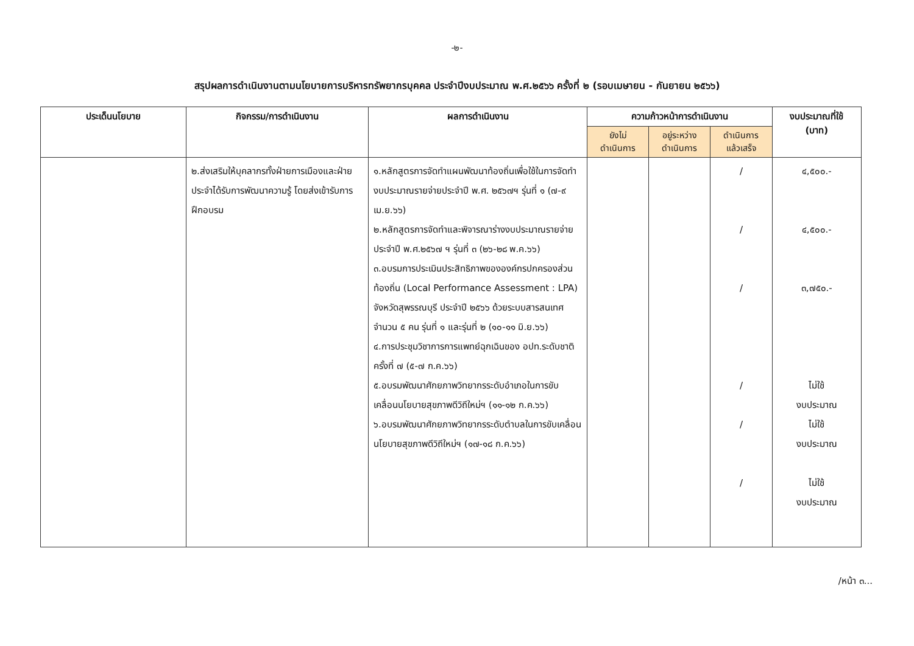-๒-
สรุปผลการดำเนินงานตามนโยบายการบริหารทรัพยากรบุคคล ประจำปีงบประมาณ พ.ศ.๒๕๖๖ ครั้งที่ ๒ (รอบเมษายน - กันยายน ๒๕๖๖)
| ประเด็นนโยบาย | กิจกรรม/การดำเนินงาน | ผลการดำเนินงาน | ความก้าวหน้าการดำเนินงาน | | | งบประมาณที่ใช้ (บาท) |
| --- | --- | --- | --- | --- | --- | --- |
| | | | ยังไม่ ดำเนินการ | อยู่ระหว่าง ดำเนินการ | ดำเนินการ แล้วเสร็จ | |
| | ๒.ส่งเสริมให้บุคลากรทั้งฝ่ายการเมืองและฝ่ายประจำได้รับการพัฒนาความรู้ โดยส่งเข้ารับการฝึกอบรม | ๑.หลักสูตรการจัดทำแผนพัฒนาท้องถิ่นเพื่อใช้ในการจัดทำงบประมาณรายจ่ายประจำปี พ.ศ. ๒๕๖๗ฯ รุ่นที่ ๑ (๗-๙ เม.ย.๖๖) ๒.หลักสูตรการจัดทำและพิจารณาร่างงบประมาณรายจ่ายประจำปี พ.ศ.๒๕๖๗ ฯ รุ่นที่ ๓ (๒๖-๒๘ พ.ค.๖๖) ๓.อบรมการประเมินประสิทธิภาพขององค์กรปกครองส่วนท้องถิ่น (Local Performance Assessment : LPA) จังหวัดสุพรรณบุรี ประจำปี ๒๕๖๖ ด้วยระบบสารสนเทศ จำนวน ๕ คน รุ่นที่ ๑ และรุ่นที่ ๒ (๑๐-๑๑ มิ.ย.๖๖) ๔.การประชุมวิชาการการแพทย์ฉุกเฉินของ อปท.ระดับชาติ ครั้งที่ ๗ (๕-๗ ก.ค.๖๖) ๕.อบรมพัฒนาศักยภาพวิทยากรระดับอำเภอในการขับเคลื่อนนโยบายสุขภาพดีวิถีใหม่ฯ (๑๑-๑๒ ก.ค.๖๖) ๖.อบรมพัฒนาศักยภาพวิทยากรระดับตำบลในการขับเคลื่อนนโยบายสุขภาพดีวิถีใหม่ฯ (๑๗-๑๘ ก.ค.๖๖) | | | / / / / / / | ๔,๕๐๐.- ๔,๕๐๐.- ๓,๗๕๐.- ไม่ใช้ งบประมาณ ไม่ใช้ งบประมาณ ไม่ใช้ งบประมาณ |
/หน้า ๓...